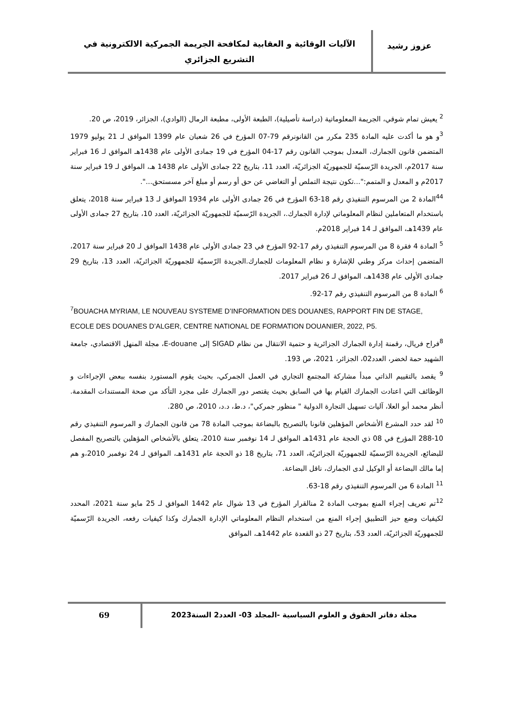عزوز رشيد
الآليات الوقائية و العقابية لمكافحة الجريمة الجمركية الالكترونية في التشريع الجزائري
<sup>2</sup> يعيش تمام شوقي، الجريمة المعلوماتية (دراسة تأصيلية)، الطبعة الأولى، مطبعة الرمال (الوادي)، الجزائر، 2019، ص 20.
<sup>3</sup> و هو ما أكدت عليه المادة 235 مكرر من القانونرقم 79-07 المؤرخ في 26 شعبان عام 1399 الموافق لـ 21 يوليو 1979 المتضمن قانون الجمارك، المعدل بموجب القانون رقم 17-04 المؤرخ في 19 جمادى الأولى عام 1438هـ الموافق لـ 16 فبراير سنة 2017م، الجريدة الرّسميّة للجمهوريّة الجزائريّة، العدد 11، بتاريخ 22 جمادى الأولى عام 1438 هـ، الموافق لـ 19 فبراير سنة 2017م و المعدل و المتمم:"...تكون نتيجة التملص أو التغاضي عن حق أو رسم أو مبلغ آخر مسستحق...".
<sup>44</sup> المادة 2 من المرسوم التنفيذي رقم 18-63 المؤرخ في 26 جمادى الأولى عام 1934 الموافق لـ 13 فبراير سنة 2018، يتعلق باستخدام المتعاملين لنظام المعلوماتي لإدارة الجمارك.، الجريدة الرّسميّة للجمهوريّة الجزائريّة، العدد 10، بتاريخ 27 جمادى الأولى عام 1439هـ، الموافق لـ 14 فبراير 2018م.
<sup>5</sup> المادة 4 فقرة 8 من المرسوم التنفيذي رقم 17-92 المؤرخ في 23 جمادى الأولى عام 1438 الموافق لـ 20 فبراير سنة 2017، المتضمن إحداث مركز وطني للإشارة و نظام المعلومات للجمارك.الجريدة الرّسميّة للجمهوريّة الجزائريّة، العدد 13، بتاريخ 29 جمادى الأولى عام 1438هـ، الموافق لـ 26 فبراير 2017.
<sup>6</sup> المادة 8 من المرسوم التنفيذي رقم 17-92.
<sup>7</sup>BOUACHA MYRIAM, LE NOUVEAU SYSTEME D’INFORMATION DES DOUANES, RAPPORT FIN DE STAGE, ECOLE DES DOUANES D’ALGER, CENTRE NATIONAL DE FORMATION DOUANIER, 2022, P5.
<sup>8</sup> فراح فريال، رقمنة إدارة الجمارك الجزائرية و حتمية الانتقال من نظام SIGAD إلى E-douane، مجلة المنهل الاقتصادي، جامعة الشهيد حمة لخضر، العدد02، الجزائر، 2021، ص 193.
<sup>9</sup> يقصد بالتقييم الذاتي مبدأ مشاركة المجتمع التجاري في العمل الجمركي، بحيث يقوم المستورد بنفسه ببعض الإجراءات و الوظائف التي اعتادت الجمارك القيام بها في السابق بحيث يقتصر دور الجمارك على مجرد التأكد من صحة المستندات المقدمة. أنظر محمد أبو العلا، آليات تسهيل التجارة الدولية " منظور جمركي"، د.ط، د.د، 2010، ص 280.
<sup>10</sup> لقد حدد المشرع الأشخاص المؤهلين قانونا بالتصريح بالبضاعة بموجب المادة 78 من قانون الجمارك و المرسوم التنفيذي رقم 10-288 المؤرخ في 08 ذي الحجة عام 1431هـ الموافق لـ 14 نوفمبر سنة 2010، يتعلق بالأشخاص المؤهلين بالتصريح المفصل للبضائع، الجريدة الرّسميّة للجمهوريّة الجزائريّة، العدد 71، بتاريخ 18 ذو الحجة عام 1431هـ، الموافق لـ 24 نوفمبر 2010،و هم إما مالك البضاعة أو الوكيل لدى الجمارك، ناقل البضاعة.
<sup>11</sup> المادة 6 من المرسوم التنفيذي رقم 18-63.
<sup>12</sup> تم تعريف إجراء المنع بموجب المادة 2 منالقرار المؤرخ في 13 شوال عام 1442 الموافق لـ 25 مايو سنة 2021، المحدد لكيفيات وضع حيز التطبيق إجراء المنع من استخدام النظام المعلوماتي الإدارة الجمارك وكذا كيفيات رفعه، الجريدة الرّسميّة للجمهوريّة الجزائريّة، العدد 53، بتاريخ 27 ذو القعدة عام 1442هـ، الموافق
مجلة دفاتر الحقوق و العلوم السياسية -المجلد 03- العدد2 السنة2023
69